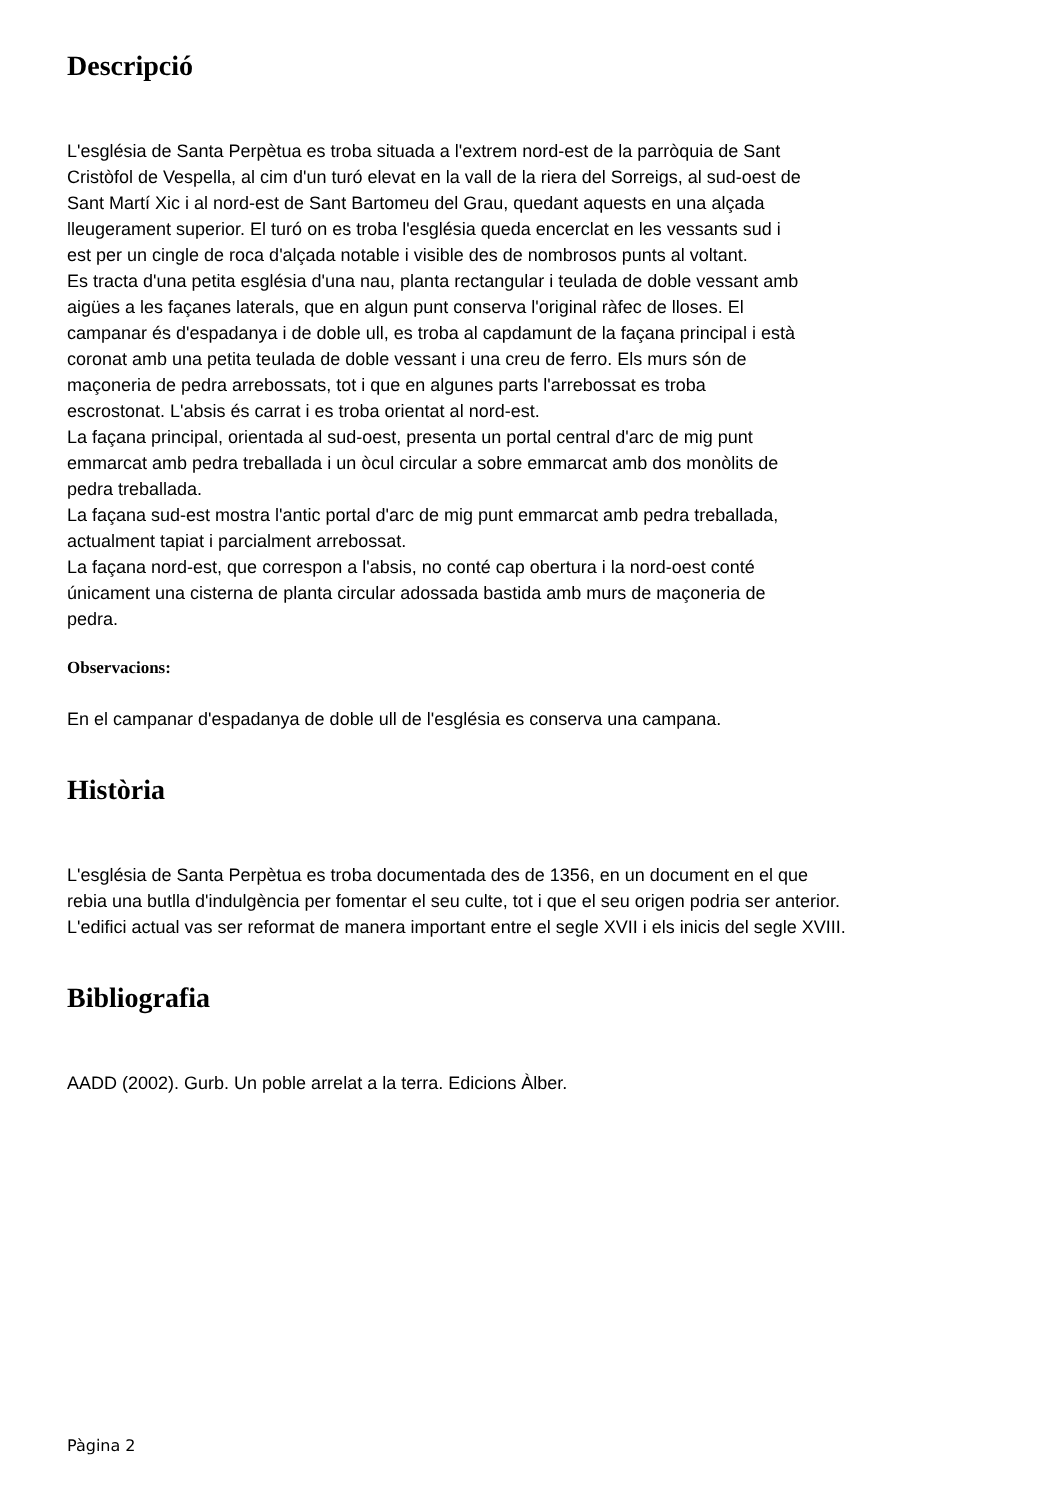Descripció
L'església de Santa Perpètua es troba situada a l'extrem nord-est de la parròquia de Sant
Cristòfol de Vespella, al cim d'un turó elevat en la vall de la riera del Sorreigs, al sud-oest de
Sant Martí Xic i al nord-est de Sant Bartomeu del Grau, quedant aquests en una alçada
lleugerament superior. El turó on es troba l'església queda encerclat en les vessants sud i
est per un cingle de roca d'alçada notable i visible des de nombrosos punts al voltant.
Es tracta d'una petita església d'una nau, planta rectangular i teulada de doble vessant amb
aigües a les façanes laterals, que en algun punt conserva l'original ràfec de lloses. El
campanar és d'espadanya i de doble ull, es troba al capdamunt de la façana principal i està
coronat amb una petita teulada de doble vessant i una creu de ferro. Els murs són de
maçoneria de pedra arrebossats, tot i que en algunes parts l'arrebossat es troba
escrostonat. L'absis és carrat i es troba orientat al nord-est.
La façana principal, orientada al sud-oest, presenta un portal central d'arc de mig punt
emmarcat amb pedra treballada i un òcul circular a sobre emmarcat amb dos monòlits de
pedra treballada.
La façana sud-est mostra l'antic portal d'arc de mig punt emmarcat amb pedra treballada,
actualment tapiat i parcialment arrebossat.
La façana nord-est, que correspon a l'absis, no conté cap obertura i la nord-oest conté
únicament una cisterna de planta circular adossada bastida amb murs de maçoneria de
pedra.
Observacions:
En el campanar d'espadanya de doble ull de l'església es conserva una campana.
Història
L'església de Santa Perpètua es troba documentada des de 1356, en un document en el que
rebia una butlla d'indulgència per fomentar el seu culte, tot i que el seu origen podria ser anterior.
L'edifici actual vas ser reformat de manera important entre el segle XVII i els inicis del segle XVIII.
Bibliografia
AADD (2002). Gurb. Un poble arrelat a la terra. Edicions Àlber.
Pàgina 2